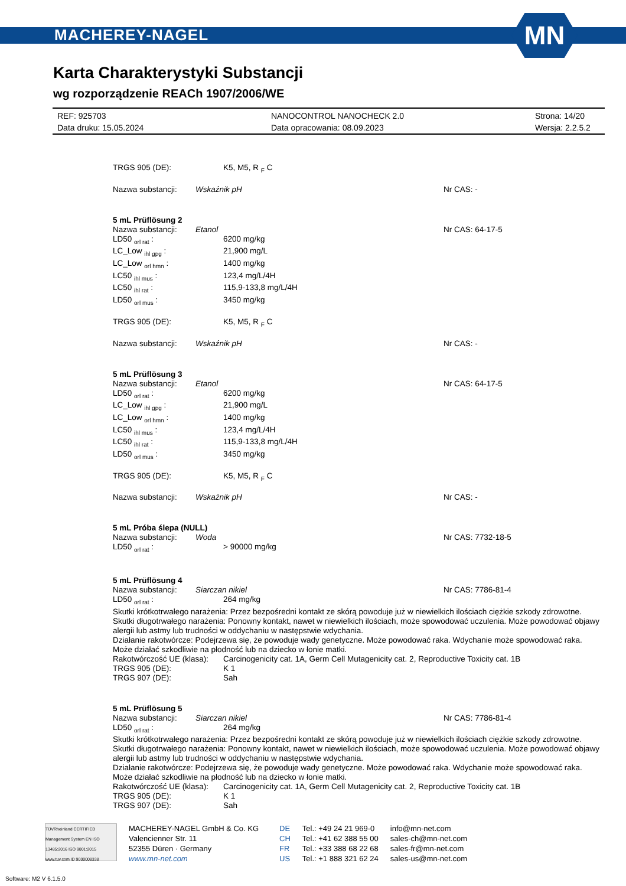MACHEREY-NAGEL
MN
Karta Charakterystyki Substancji
wg rozporządzenie REACh 1907/2006/WE
REF: 925703 NANOCONTROL NANOCHECK 2.0 Strona: 14/20 Data druku: 15.05.2024 Data opracowania: 08.09.2023 Wersja: 2.2.5.2
TRGS 905 (DE): K5, M5, R <sub>F</sub> C
Nazwa substancji: Wskaźnik pH Nr CAS: -
5 mL Prüflösung 2
Nazwa substancji: Etanol Nr CAS: 64-17-5
LD50 <sub>orl rat</sub> : 6200 mg/kg LC_Low <sub>ihl gpg</sub> : 21,900 mg/L LC_Low <sub>orl hmn</sub> : 1400 mg/kg LC50 <sub>ihl mus</sub> : 123,4 mg/L/4H LC50 <sub>ihl rat</sub> : 115,9-133,8 mg/L/4H LD50 <sub>orl mus</sub> : 3450 mg/kg
TRGS 905 (DE): K5, M5, R <sub>F</sub> C
Nazwa substancji: Wskaźnik pH Nr CAS: -
5 mL Prüflösung 3
Nazwa substancji: Etanol Nr CAS: 64-17-5
LD50 <sub>orl rat</sub> : 6200 mg/kg LC_Low <sub>ihl gpg</sub> : 21,900 mg/L LC_Low <sub>orl hmn</sub> : 1400 mg/kg LC50 <sub>ihl mus</sub> : 123,4 mg/L/4H LC50 <sub>ihl rat</sub> : 115,9-133,8 mg/L/4H LD50 <sub>orl mus</sub> : 3450 mg/kg
TRGS 905 (DE): K5, M5, R <sub>F</sub> C
Nazwa substancji: Wskaźnik pH Nr CAS: -
5 mL Próba ślepa (NULL)
Nazwa substancji: Woda Nr CAS: 7732-18-5
LD50 <sub>orl rat</sub> : > 90000 mg/kg
5 mL Prüflösung 4
Nazwa substancji: Siarczan nikiel Nr CAS: 7786-81-4
LD50 <sub>orl rat</sub> : 264 mg/kg
Skutki krótkotrwałego narażenia: Przez bezpośredni kontakt ze skórą powoduje już w niewielkich ilościach ciężkie szkody zdrowotne.
Skutki długotrwałego narażenia: Ponowny kontakt, nawet w niewielkich ilościach, może spowodować uczulenia. Może powodować objawy alergii lub astmy lub trudności w oddychaniu w następstwie wdychania.
Działanie rakotwórcze: Podejrzewa się, że powoduje wady genetyczne. Może powodować raka. Wdychanie może spowodować raka. Może działać szkodliwie na płodność lub na dziecko w łonie matki.
Rakotwórczość UE (klasa): Carcinogenicity cat. 1A, Germ Cell Mutagenicity cat. 2, Reproductive Toxicity cat. 1B TRGS 905 (DE): K 1 TRGS 907 (DE): Sah
5 mL Prüflösung 5
Nazwa substancji: Siarczan nikiel Nr CAS: 7786-81-4
LD50 <sub>orl rat</sub> : 264 mg/kg
Skutki krótkotrwałego narażenia: Przez bezpośredni kontakt ze skórą powoduje już w niewielkich ilościach ciężkie szkody zdrowotne.
Skutki długotrwałego narażenia: Ponowny kontakt, nawet w niewielkich ilościach, może spowodować uczulenia. Może powodować objawy alergii lub astmy lub trudności w oddychaniu w następstwie wdychania.
Działanie rakotwórcze: Podejrzewa się, że powoduje wady genetyczne. Może powodować raka. Wdychanie może spowodować raka. Może działać szkodliwie na płodność lub na dziecko w łonie matki.
Rakotwórczość UE (klasa): Carcinogenicity cat. 1A, Germ Cell Mutagenicity cat. 2, Reproductive Toxicity cat. 1B TRGS 905 (DE): K 1 TRGS 907 (DE): Sah
TÜVRheinland CERTIFIED Management System EN ISO 13485:2016 ISO 9001:2015 www.tuv.com ID 9000008338
MACHEREY-NAGEL GmbH & Co. KG
Valencienner Str. 11
52355 Düren · Germany
www.mn-net.com
DE
CH
FR
US
Tel.: +49 24 21 969-0
Tel.: +41 62 388 55 00
Tel.: +33 388 68 22 68
Tel.: +1 888 321 62 24
info@mn-net.com
sales-ch@mn-net.com
sales-fr@mn-net.com
sales-us@mn-net.com
Software: M2 V 6.1.5.0